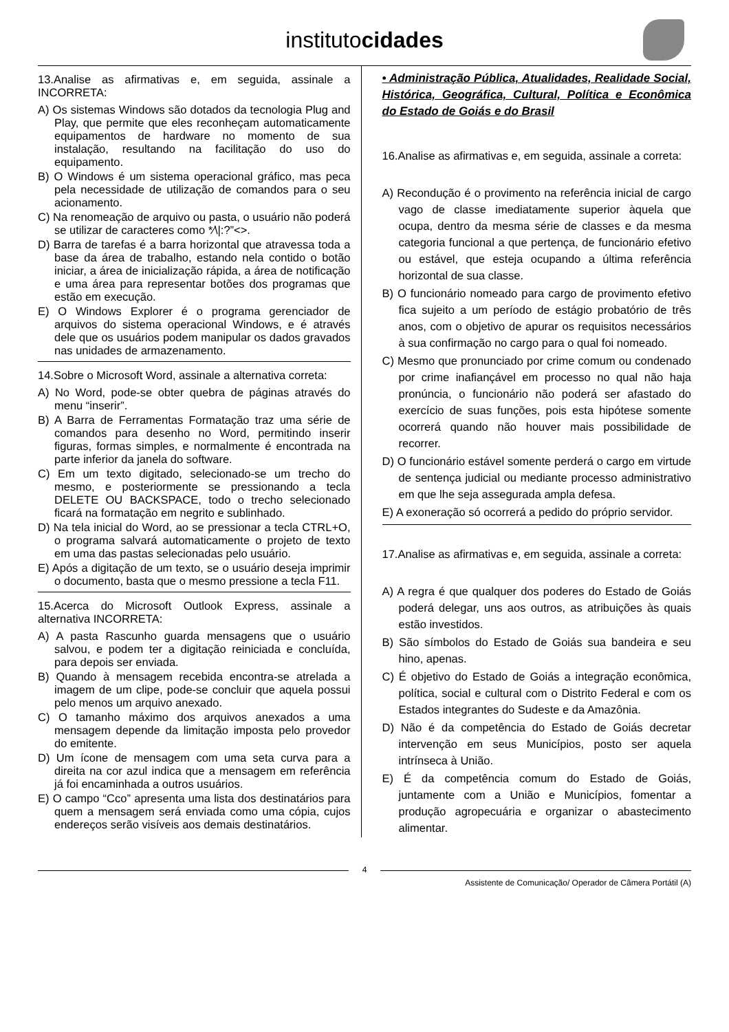institutocidades
13.Analise as afirmativas e, em seguida, assinale a INCORRETA:
A) Os sistemas Windows são dotados da tecnologia Plug and Play, que permite que eles reconheçam automaticamente equipamentos de hardware no momento de sua instalação, resultando na facilitação do uso do equipamento.
B) O Windows é um sistema operacional gráfico, mas peca pela necessidade de utilização de comandos para o seu acionamento.
C) Na renomeação de arquivo ou pasta, o usuário não poderá se utilizar de caracteres como *⁄\|:?”<>.
D) Barra de tarefas é a barra horizontal que atravessa toda a base da área de trabalho, estando nela contido o botão iniciar, a área de inicialização rápida, a área de notificação e uma área para representar botões dos programas que estão em execução.
E) O Windows Explorer é o programa gerenciador de arquivos do sistema operacional Windows, e é através dele que os usuários podem manipular os dados gravados nas unidades de armazenamento.
14.Sobre o Microsoft Word, assinale a alternativa correta:
A) No Word, pode-se obter quebra de páginas através do menu “inserir”.
B) A Barra de Ferramentas Formatação traz uma série de comandos para desenho no Word, permitindo inserir figuras, formas simples, e normalmente é encontrada na parte inferior da janela do software.
C) Em um texto digitado, selecionado-se um trecho do mesmo, e posteriormente se pressionando a tecla DELETE OU BACKSPACE, todo o trecho selecionado ficará na formatação em negrito e sublinhado.
D) Na tela inicial do Word, ao se pressionar a tecla CTRL+O, o programa salvará automaticamente o projeto de texto em uma das pastas selecionadas pelo usuário.
E) Após a digitação de um texto, se o usuário deseja imprimir o documento, basta que o mesmo pressione a tecla F11.
15.Acerca do Microsoft Outlook Express, assinale a alternativa INCORRETA:
A) A pasta Rascunho guarda mensagens que o usuário salvou, e podem ter a digitação reiniciada e concluída, para depois ser enviada.
B) Quando à mensagem recebida encontra-se atrelada a imagem de um clipe, pode-se concluir que aquela possui pelo menos um arquivo anexado.
C) O tamanho máximo dos arquivos anexados a uma mensagem depende da limitação imposta pelo provedor do emitente.
D) Um ícone de mensagem com uma seta curva para a direita na cor azul indica que a mensagem em referência já foi encaminhada a outros usuários.
E) O campo “Cco” apresenta uma lista dos destinatários para quem a mensagem será enviada como uma cópia, cujos endereços serão visíveis aos demais destinatários.
• Administração Pública, Atualidades, Realidade Social, Histórica, Geográfica, Cultural, Política e Econômica do Estado de Goiás e do Brasil
16.Analise as afirmativas e, em seguida, assinale a correta:
A) Recondução é o provimento na referência inicial de cargo vago de classe imediatamente superior àquela que ocupa, dentro da mesma série de classes e da mesma categoria funcional a que pertença, de funcionário efetivo ou estável, que esteja ocupando a última referência horizontal de sua classe.
B) O funcionário nomeado para cargo de provimento efetivo fica sujeito a um período de estágio probatório de três anos, com o objetivo de apurar os requisitos necessários à sua confirmação no cargo para o qual foi nomeado.
C) Mesmo que pronunciado por crime comum ou condenado por crime inafiançável em processo no qual não haja pronúncia, o funcionário não poderá ser afastado do exercício de suas funções, pois esta hipótese somente ocorrerá quando não houver mais possibilidade de recorrer.
D) O funcionário estável somente perderá o cargo em virtude de sentença judicial ou mediante processo administrativo em que lhe seja assegurada ampla defesa.
E) A exoneração só ocorrerá a pedido do próprio servidor.
17.Analise as afirmativas e, em seguida, assinale a correta:
A) A regra é que qualquer dos poderes do Estado de Goiás poderá delegar, uns aos outros, as atribuições às quais estão investidos.
B) São símbolos do Estado de Goiás sua bandeira e seu hino, apenas.
C) É objetivo do Estado de Goiás a integração econômica, política, social e cultural com o Distrito Federal e com os Estados integrantes do Sudeste e da Amazônia.
D) Não é da competência do Estado de Goiás decretar intervenção em seus Municípios, posto ser aquela intrínseca à União.
E) É da competência comum do Estado de Goiás, juntamente com a União e Municípios, fomentar a produção agropecuária e organizar o abastecimento alimentar.
4
Assistente de Comunicação/ Operador de Câmera Portátil (A)